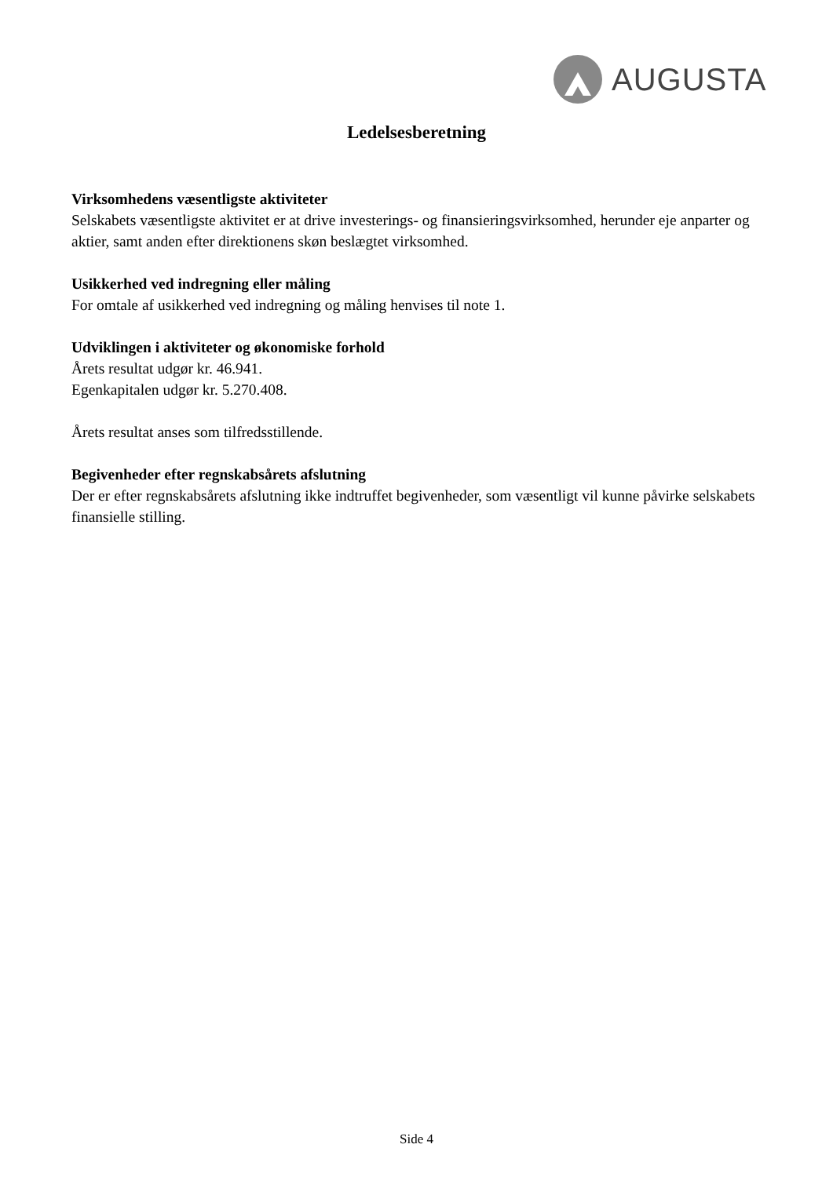AUGUSTA
Ledelsesberetning
Virksomhedens væsentligste aktiviteter
Selskabets væsentligste aktivitet er at drive investerings- og finansieringsvirksomhed, herunder eje anparter og aktier, samt anden efter direktionens skøn beslægtet virksomhed.
Usikkerhed ved indregning eller måling
For omtale af usikkerhed ved indregning og måling henvises til note 1.
Udviklingen i aktiviteter og økonomiske forhold
Årets resultat udgør kr. 46.941.
Egenkapitalen udgør kr. 5.270.408.
Årets resultat anses som tilfredsstillende.
Begivenheder efter regnskabsårets afslutning
Der er efter regnskabsårets afslutning ikke indtruffet begivenheder, som væsentligt vil kunne påvirke selskabets finansielle stilling.
Side 4